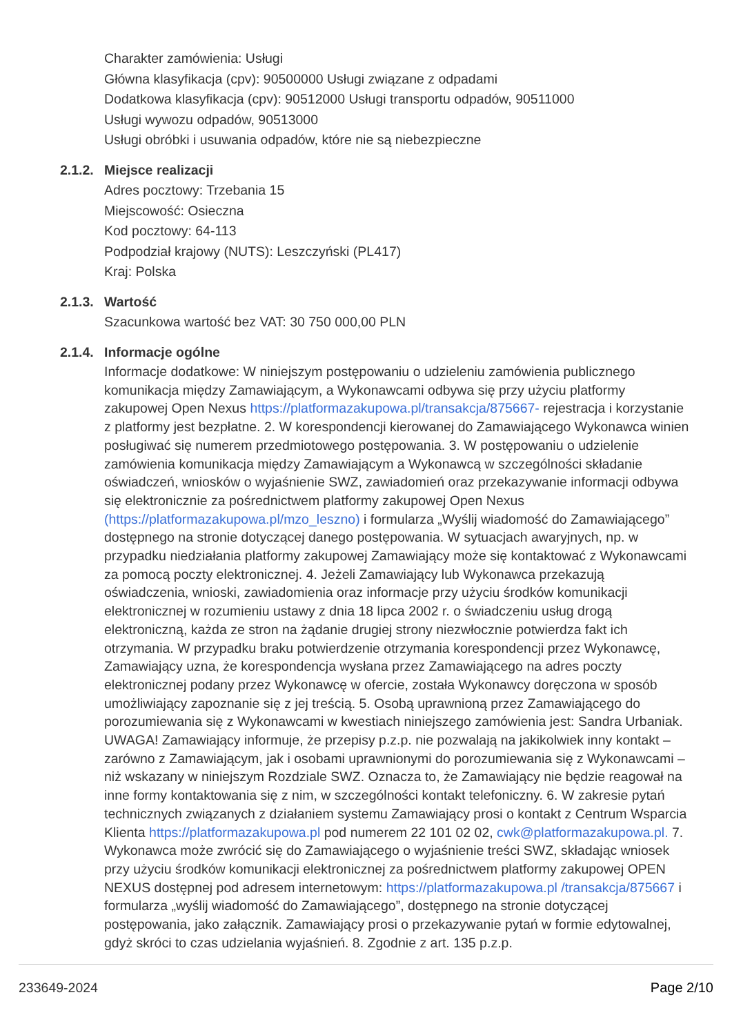Charakter zamówienia: Usługi
Główna klasyfikacja (cpv): 90500000 Usługi związane z odpadami
Dodatkowa klasyfikacja (cpv): 90512000 Usługi transportu odpadów, 90511000
Usługi wywozu odpadów, 90513000
Usługi obróbki i usuwania odpadów, które nie są niebezpieczne
2.1.2.
Miejsce realizacji
Adres pocztowy: Trzebania 15
Miejscowość: Osieczna
Kod pocztowy: 64-113
Podpodział krajowy (NUTS): Leszczyński (PL417)
Kraj: Polska
2.1.3.
Wartość
Szacunkowa wartość bez VAT: 30 750 000,00 PLN
2.1.4.
Informacje ogólne
Informacje dodatkowe: W niniejszym postępowaniu o udzieleniu zamówienia publicznego komunikacja między Zamawiającym, a Wykonawcami odbywa się przy użyciu platformy zakupowej Open Nexus https://platformazakupowa.pl/transakcja/875667- rejestracja i korzystanie z platformy jest bezpłatne. 2. W korespondencji kierowanej do Zamawiającego Wykonawca winien posługiwać się numerem przedmiotowego postępowania. 3. W postępowaniu o udzielenie zamówienia komunikacja między Zamawiającym a Wykonawcą w szczególności składanie oświadczeń, wniosków o wyjaśnienie SWZ, zawiadomień oraz przekazywanie informacji odbywa się elektronicznie za pośrednictwem platformy zakupowej Open Nexus (https://platformazakupowa.pl/mzo_leszno) i formularza „Wyślij wiadomość do Zamawiającego” dostępnego na stronie dotyczącej danego postępowania. W sytuacjach awaryjnych, np. w przypadku niedziałania platformy zakupowej Zamawiający może się kontaktować z Wykonawcami za pomocą poczty elektronicznej. 4. Jeżeli Zamawiający lub Wykonawca przekazują oświadczenia, wnioski, zawiadomienia oraz informacje przy użyciu środków komunikacji elektronicznej w rozumieniu ustawy z dnia 18 lipca 2002 r. o świadczeniu usług drogą elektroniczną, każda ze stron na żądanie drugiej strony niezwłocznie potwierdza fakt ich otrzymania. W przypadku braku potwierdzenie otrzymania korespondencji przez Wykonawcę, Zamawiający uzna, że korespondencja wysłana przez Zamawiającego na adres poczty elektronicznej podany przez Wykonawcę w ofercie, została Wykonawcy doręczona w sposób umożliwiający zapoznanie się z jej treścią. 5. Osobą uprawnioną przez Zamawiającego do porozumiewania się z Wykonawcami w kwestiach niniejszego zamówienia jest: Sandra Urbaniak. UWAGA! Zamawiający informuje, że przepisy p.z.p. nie pozwalają na jakikolwiek inny kontakt – zarówno z Zamawiającym, jak i osobami uprawnionymi do porozumiewania się z Wykonawcami – niż wskazany w niniejszym Rozdziale SWZ. Oznacza to, że Zamawiający nie będzie reagował na inne formy kontaktowania się z nim, w szczególności kontakt telefoniczny. 6. W zakresie pytań technicznych związanych z działaniem systemu Zamawiający prosi o kontakt z Centrum Wsparcia Klienta https://platformazakupowa.pl pod numerem 22 101 02 02, cwk@platformazakupowa.pl. 7. Wykonawca może zwrócić się do Zamawiającego o wyjaśnienie treści SWZ, składając wniosek przy użyciu środków komunikacji elektronicznej za pośrednictwem platformy zakupowej OPEN NEXUS dostępnej pod adresem internetowym: https://platformazakupowa.pl /transakcja/875667 i formularza „wyślij wiadomość do Zamawiającego”, dostępnego na stronie dotyczącej postępowania, jako załącznik. Zamawiający prosi o przekazywanie pytań w formie edytowalnej, gdyż skróci to czas udzielania wyjaśnień. 8. Zgodnie z art. 135 p.z.p.
233649-2024 Page 2/10